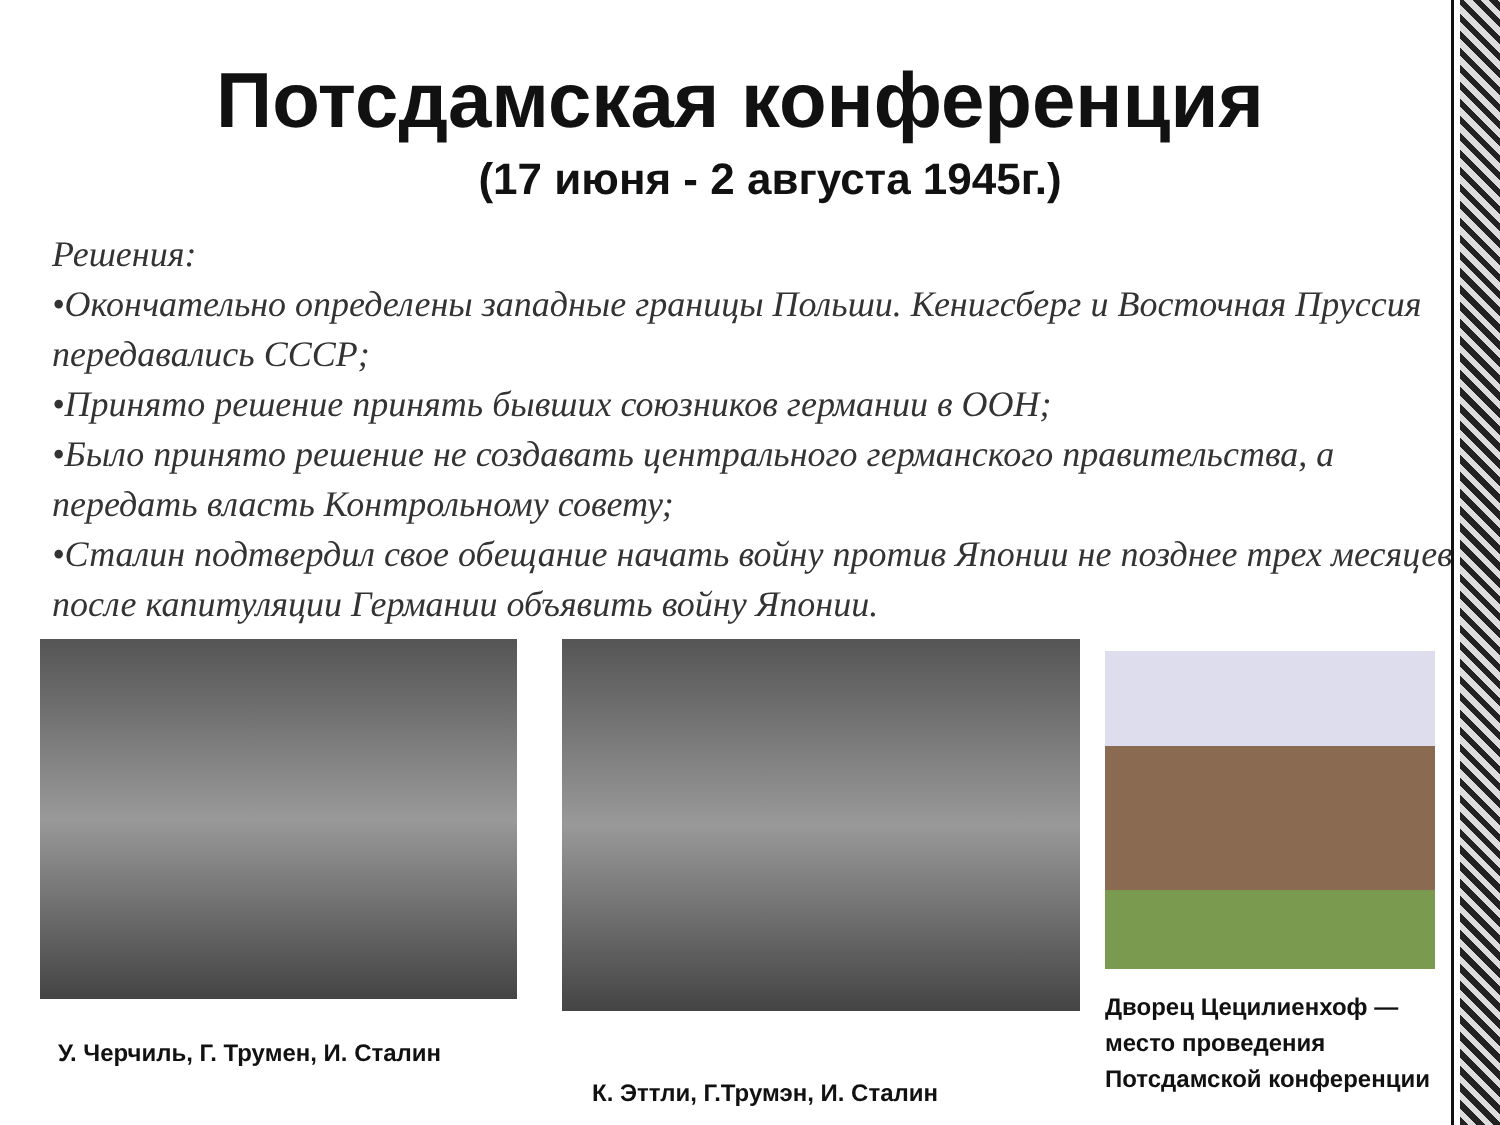Потсдамская конференция
(17 июня - 2 августа 1945г.)
Решения:
•Окончательно определены западные границы Польши. Кенигсберг и Восточная Пруссия передавались СССР;
•Принято решение принять бывших союзников германии в ООН;
•Было принято решение не создавать центрального германского правительства, а передать власть Контрольному совету;
•Сталин подтвердил свое обещание начать войну против Японии не позднее трех месяцев после капитуляции Германии объявить войну Японии.
У. Черчиль, Г. Трумен, И. Сталин
К. Эттли, Г.Трумэн, И. Сталин
Дворец Цецилиенхоф — место проведения Потсдамской конференции